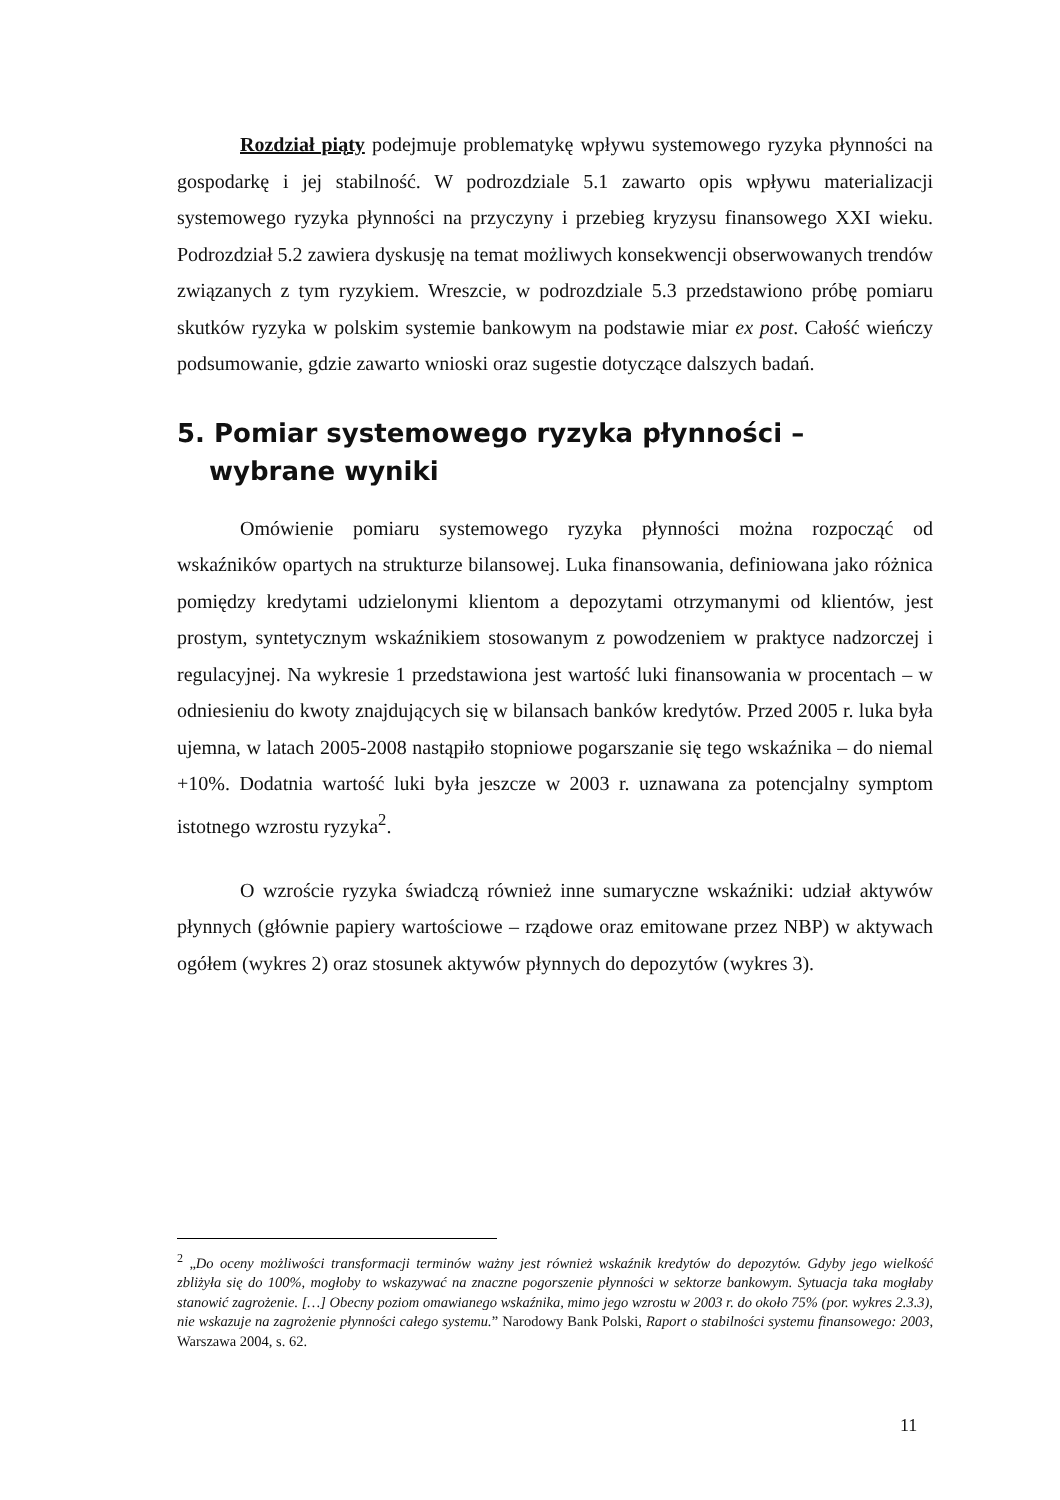Rozdział piąty podejmuje problematykę wpływu systemowego ryzyka płynności na gospodarkę i jej stabilność. W podrozdziale 5.1 zawarto opis wpływu materializacji systemowego ryzyka płynności na przyczyny i przebieg kryzysu finansowego XXI wieku. Podrozdział 5.2 zawiera dyskusję na temat możliwych konsekwencji obserwowanych trendów związanych z tym ryzykiem. Wreszcie, w podrozdziale 5.3 przedstawiono próbę pomiaru skutków ryzyka w polskim systemie bankowym na podstawie miar ex post. Całość wieńczy podsumowanie, gdzie zawarto wnioski oraz sugestie dotyczące dalszych badań.
5. Pomiar systemowego ryzyka płynności – wybrane wyniki
Omówienie pomiaru systemowego ryzyka płynności można rozpocząć od wskaźników opartych na strukturze bilansowej. Luka finansowania, definiowana jako różnica pomiędzy kredytami udzielonymi klientom a depozytami otrzymanymi od klientów, jest prostym, syntetycznym wskaźnikiem stosowanym z powodzeniem w praktyce nadzorczej i regulacyjnej. Na wykresie 1 przedstawiona jest wartość luki finansowania w procentach – w odniesieniu do kwoty znajdujących się w bilansach banków kredytów. Przed 2005 r. luka była ujemna, w latach 2005-2008 nastąpiło stopniowe pogarszanie się tego wskaźnika – do niemal +10%. Dodatnia wartość luki była jeszcze w 2003 r. uznawana za potencjalny symptom istotnego wzrostu ryzyka<sup>2</sup>.
O wzroście ryzyka świadczą również inne sumaryczne wskaźniki: udział aktywów płynnych (głównie papiery wartościowe – rządowe oraz emitowane przez NBP) w aktywach ogółem (wykres 2) oraz stosunek aktywów płynnych do depozytów (wykres 3).
<sup>2</sup> „Do oceny możliwości transformacji terminów ważny jest również wskaźnik kredytów do depozytów. Gdyby jego wielkość zbliżyła się do 100%, mogłoby to wskazywać na znaczne pogorszenie płynności w sektorze bankowym. Sytuacja taka mogłaby stanowić zagrożenie. […] Obecny poziom omawianego wskaźnika, mimo jego wzrostu w 2003 r. do około 75% (por. wykres 2.3.3), nie wskazuje na zagrożenie płynności całego systemu.” Narodowy Bank Polski, Raport o stabilności systemu finansowego: 2003, Warszawa 2004, s. 62.
11